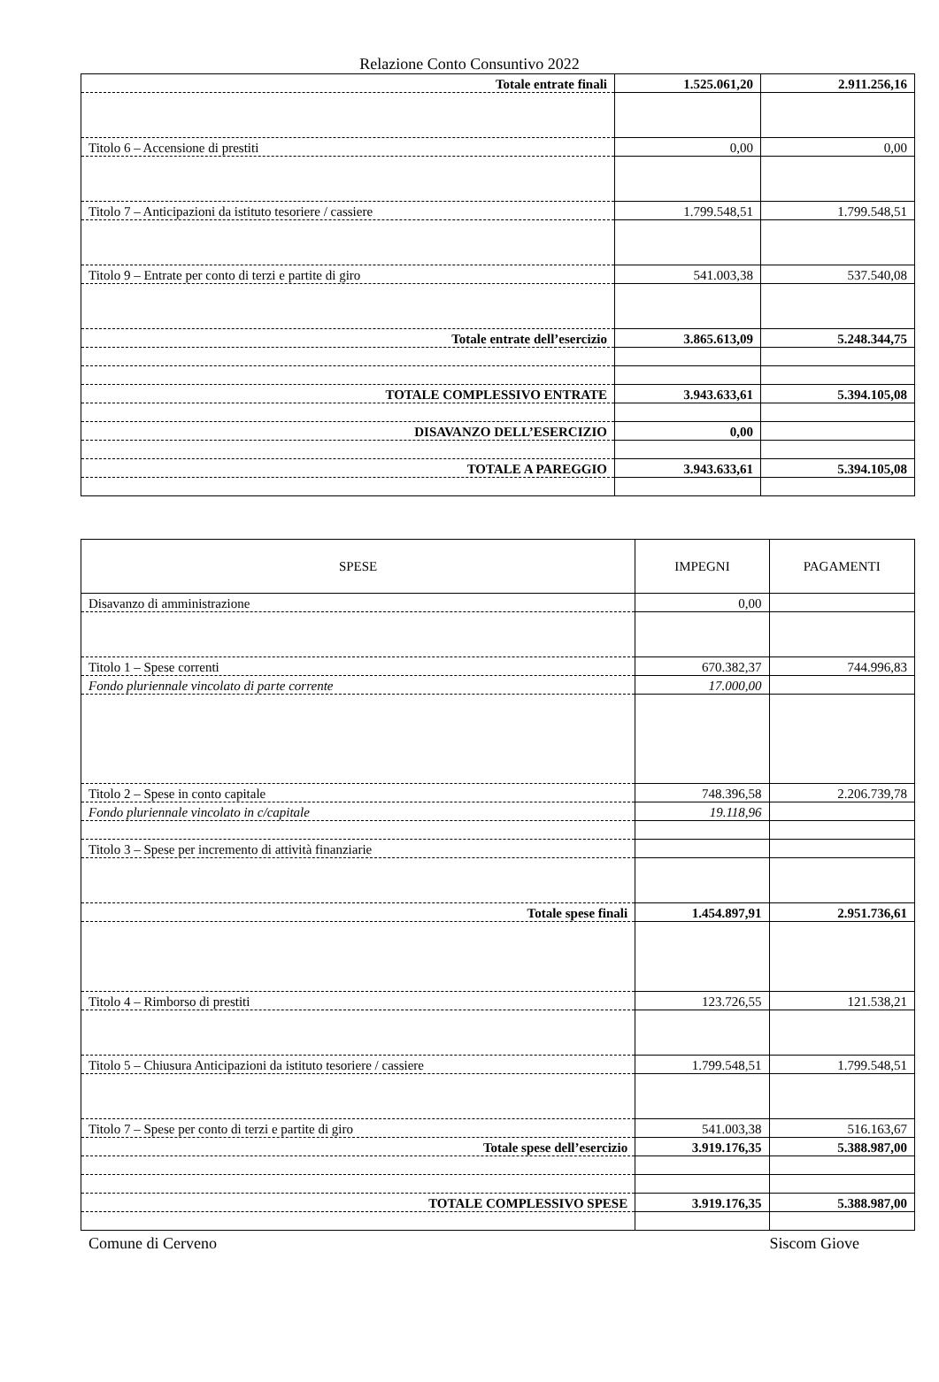Relazione Conto Consuntivo 2022
| Totale entrate finali | 1.525.061,20 | 2.911.256,16 |
| Titolo 6 – Accensione di prestiti | 0,00 | 0,00 |
| Titolo 7 – Anticipazioni da istituto tesoriere / cassiere | 1.799.548,51 | 1.799.548,51 |
| Titolo 9 – Entrate per conto di terzi e partite di giro | 541.003,38 | 537.540,08 |
| Totale entrate dell’esercizio | 3.865.613,09 | 5.248.344,75 |
| TOTALE COMPLESSIVO ENTRATE | 3.943.633,61 | 5.394.105,08 |
| DISAVANZO DELL’ESERCIZIO | 0,00 | |
| TOTALE A PAREGGIO | 3.943.633,61 | 5.394.105,08 |
| SPESE | IMPEGNI | PAGAMENTI |
| --- | --- | --- |
| Disavanzo di amministrazione | 0,00 | |
| Titolo 1 – Spese correnti | 670.382,37 | 744.996,83 |
| Fondo pluriennale vincolato di parte corrente | 17.000,00 | |
| Titolo 2 – Spese in conto capitale | 748.396,58 | 2.206.739,78 |
| Fondo pluriennale vincolato in c/capitale | 19.118,96 | |
| Titolo 3 – Spese per incremento di attività finanziarie | | |
| Totale spese finali | 1.454.897,91 | 2.951.736,61 |
| Titolo 4 – Rimborso di prestiti | 123.726,55 | 121.538,21 |
| Titolo 5 – Chiusura Anticipazioni da istituto tesoriere / cassiere | 1.799.548,51 | 1.799.548,51 |
| Titolo 7 – Spese per conto di terzi e partite di giro | 541.003,38 | 516.163,67 |
| Totale spese dell’esercizio | 3.919.176,35 | 5.388.987,00 |
| TOTALE COMPLESSIVO SPESE | 3.919.176,35 | 5.388.987,00 |
Comune di Cerveno Siscom Giove